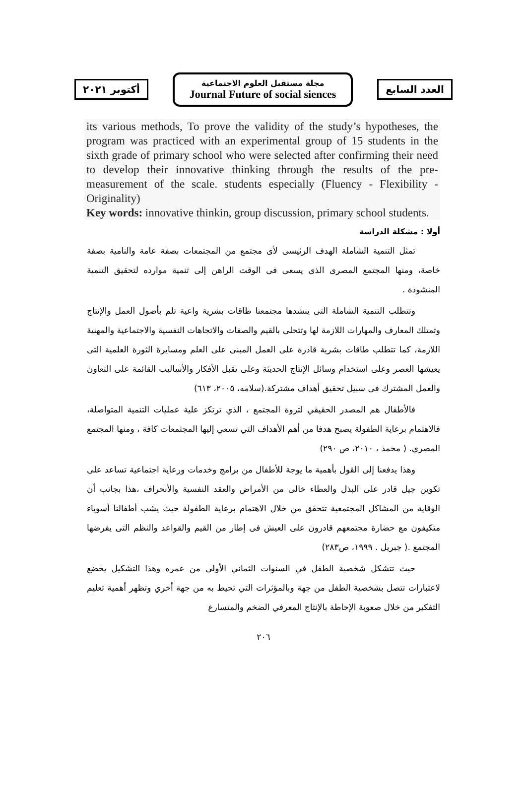أكتوبر ٢٠٢١
مجلة مستقبل العلوم الاجتماعية
Journal Future of social siences
العدد السابع
its various methods, To prove the validity of the study’s hypotheses, the program was practiced with an experimental group of 15 students in the sixth grade of primary school who were selected after confirming their need to develop their innovative thinking through the results of the pre-measurement of the scale. students especially (Fluency - Flexibility - Originality)
Key words: innovative thinkin, group discussion, primary school students.
أولا : مشكلة الدراسة
تمثل التنمية الشاملة الهدف الرئيسى لأى مجتمع من المجتمعات بصفة عامة والنامية بصفة خاصة، ومنها المجتمع المصرى الذى يسعى فى الوقت الراهن إلى تنمية موارده لتحقيق التنمية المنشودة .
وتتطلب التنمية الشاملة التى ينشدها مجتمعنا طاقات بشرية واعية تلم بأصول العمل والإنتاج وتمتلك المعارف والمهارات اللازمة لها وتتحلى بالقيم والصفات والاتجاهات النفسية والاجتماعية والمهنية اللازمة، كما تتطلب طاقات بشرية قادرة على العمل المبنى على العلم ومسايرة الثورة العلمية التى يعيشها العصر وعلى استخدام وسائل الإنتاج الحديثة وعلى تقبل الأفكار والأساليب القائمة على التعاون والعمل المشترك فى سبيل تحقيق أهداف مشتركة.(سلامه، ٢٠٠٥، ٦١٣)
فالأطفال هم المصدر الحقيقي لثروة المجتمع ، الذي ترتكز علية عمليات التنمية المتواصلة، فالاهتمام برعاية الطفولة يصبح هدفا من أهم الأهداف التي تسعي إليها المجتمعات كافة ، ومنها المجتمع المصري. ( محمد ، ٢٠١٠، ص ٢٩٠)
وهذا يدفعنا إلى القول بأهمية ما يوجة للأطفال من برامج وخدمات ورعاية اجتماعية تساعد على تكوين جيل قادر على البذل والعطاء خالى من الأمراض والعقد النفسية والأنحراف ،هذا بجانب أن الوقاية من المشاكل المجتمعية تتحقق من خلال الاهتمام برعاية الطفولة حيث يشب أطفالنا أسوياء متكيفون مع حضارة مجتمعهم قادرون على العيش فى إطار من القيم والقواعد والنظم التى يفرضها المجتمع .( جبريل . ١٩٩٩، ص٢٨٣)
حيث تتشكل شخصية الطفل في السنوات الثماني الأولى من عمره وهذا التشكيل يخضع لاعتبارات تتصل بشخصية الطفل من جهة وبالمؤثرات التي تحيط به من جهة أخري وتظهر أهمية تعليم التفكير من خلال صعوبة الإحاطة بالإنتاج المعرفي الضخم والمتسارع
٢٠٦